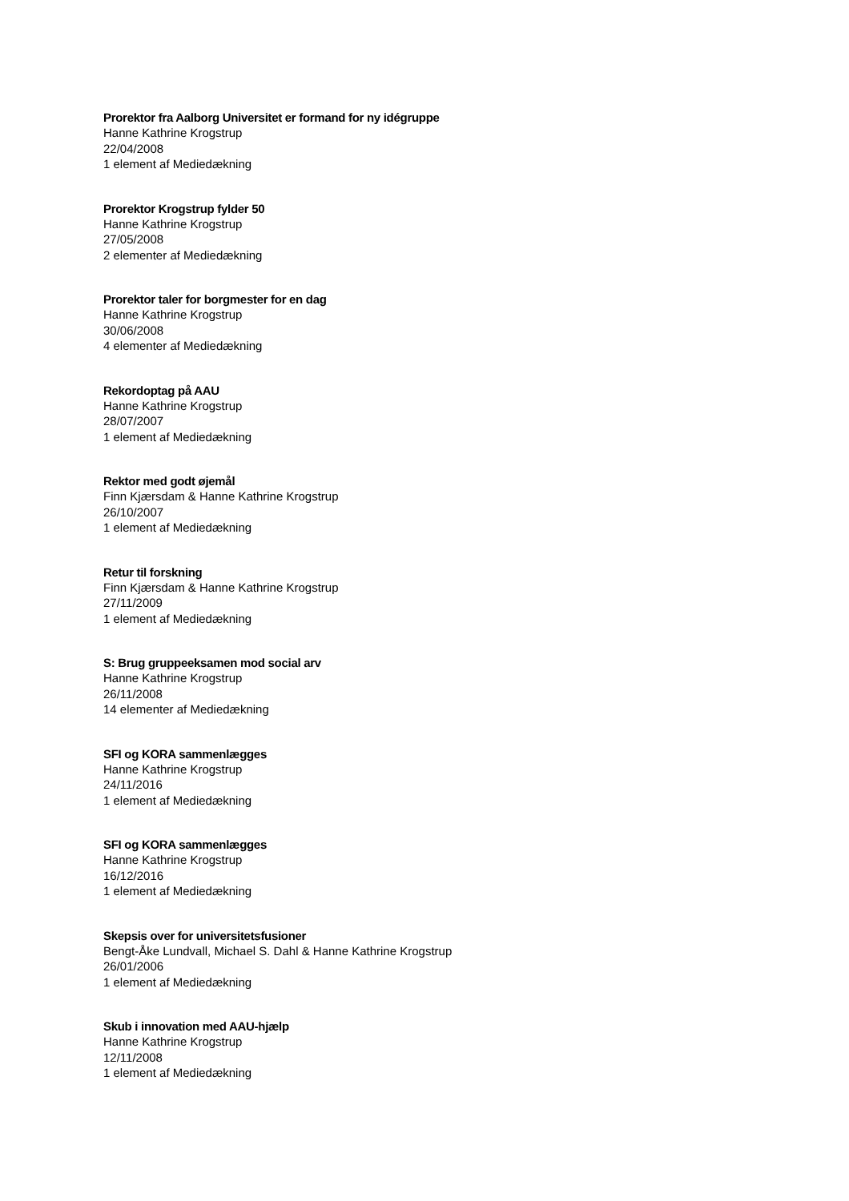Prorektor fra Aalborg Universitet er formand for ny idégruppe
Hanne Kathrine Krogstrup
22/04/2008
1 element af Mediedækning
Prorektor Krogstrup fylder 50
Hanne Kathrine Krogstrup
27/05/2008
2 elementer af Mediedækning
Prorektor taler for borgmester for en dag
Hanne Kathrine Krogstrup
30/06/2008
4 elementer af Mediedækning
Rekordoptag på AAU
Hanne Kathrine Krogstrup
28/07/2007
1 element af Mediedækning
Rektor med godt øjemål
Finn Kjærsdam & Hanne Kathrine Krogstrup
26/10/2007
1 element af Mediedækning
Retur til forskning
Finn Kjærsdam & Hanne Kathrine Krogstrup
27/11/2009
1 element af Mediedækning
S: Brug gruppeeksamen mod social arv
Hanne Kathrine Krogstrup
26/11/2008
14 elementer af Mediedækning
SFI og KORA sammenlægges
Hanne Kathrine Krogstrup
24/11/2016
1 element af Mediedækning
SFI og KORA sammenlægges
Hanne Kathrine Krogstrup
16/12/2016
1 element af Mediedækning
Skepsis over for universitetsfusioner
Bengt-Åke Lundvall, Michael S. Dahl & Hanne Kathrine Krogstrup
26/01/2006
1 element af Mediedækning
Skub i innovation med AAU-hjælp
Hanne Kathrine Krogstrup
12/11/2008
1 element af Mediedækning